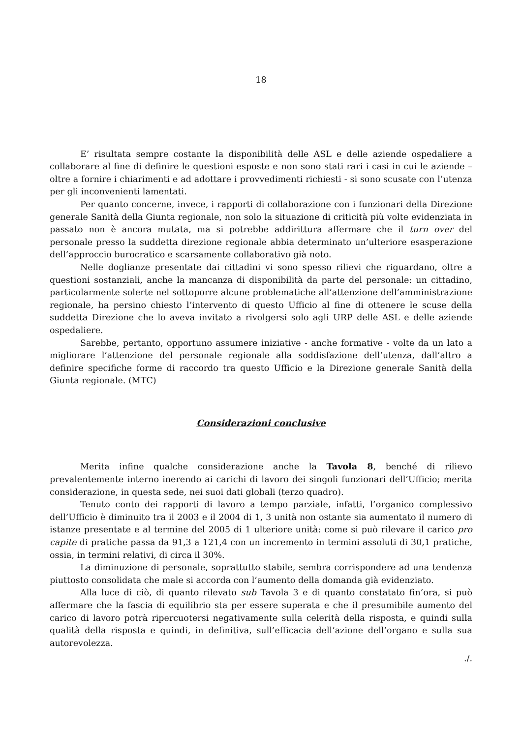18
E’ risultata sempre costante la disponibilità delle ASL e delle aziende ospedaliere a collaborare al fine di definire le questioni esposte e non sono stati rari i casi in cui le aziende – oltre a fornire i chiarimenti e ad adottare i provvedimenti richiesti - si sono scusate con l’utenza per gli inconvenienti lamentati.
Per quanto concerne, invece, i rapporti di collaborazione con i funzionari della Direzione generale Sanità della Giunta regionale, non solo la situazione di criticità più volte evidenziata in passato non è ancora mutata, ma si potrebbe addirittura affermare che il turn over del personale presso la suddetta direzione regionale abbia determinato un’ulteriore esasperazione dell’approccio burocratico e scarsamente collaborativo già noto.
Nelle doglianze presentate dai cittadini vi sono spesso rilievi che riguardano, oltre a questioni sostanziali, anche la mancanza di disponibilità da parte del personale: un cittadino, particolarmente solerte nel sottoporre alcune problematiche all’attenzione dell’amministrazione regionale, ha persino chiesto l’intervento di questo Ufficio al fine di ottenere le scuse della suddetta Direzione che lo aveva invitato a rivolgersi solo agli URP delle ASL e delle aziende ospedaliere.
Sarebbe, pertanto, opportuno assumere iniziative - anche formative - volte da un lato a migliorare l’attenzione del personale regionale alla soddisfazione dell’utenza, dall’altro a definire specifiche forme di raccordo tra questo Ufficio e la Direzione generale Sanità della Giunta regionale. (MTC)
Considerazioni conclusive
Merita infine qualche considerazione anche la Tavola 8, benché di rilievo prevalentemente interno inerendo ai carichi di lavoro dei singoli funzionari dell’Ufficio; merita considerazione, in questa sede, nei suoi dati globali (terzo quadro).
Tenuto conto dei rapporti di lavoro a tempo parziale, infatti, l’organico complessivo dell’Ufficio è diminuito tra il 2003 e il 2004 di 1, 3 unità non ostante sia aumentato il numero di istanze presentate e al termine del 2005 di 1 ulteriore unità: come si può rilevare il carico pro capite di pratiche passa da 91,3 a 121,4 con un incremento in termini assoluti di 30,1 pratiche, ossia, in termini relativi, di circa il 30%.
La diminuzione di personale, soprattutto stabile, sembra corrispondere ad una tendenza piuttosto consolidata che male si accorda con l’aumento della domanda già evidenziato.
Alla luce di ciò, di quanto rilevato sub Tavola 3 e di quanto constatato fin’ora, si può affermare che la fascia di equilibrio sta per essere superata e che il presumibile aumento del carico di lavoro potrà ripercuotersi negativamente sulla celerità della risposta, e quindi sulla qualità della risposta e quindi, in definitiva, sull’efficacia dell’azione dell’organo e sulla sua autorevolezza.
./.